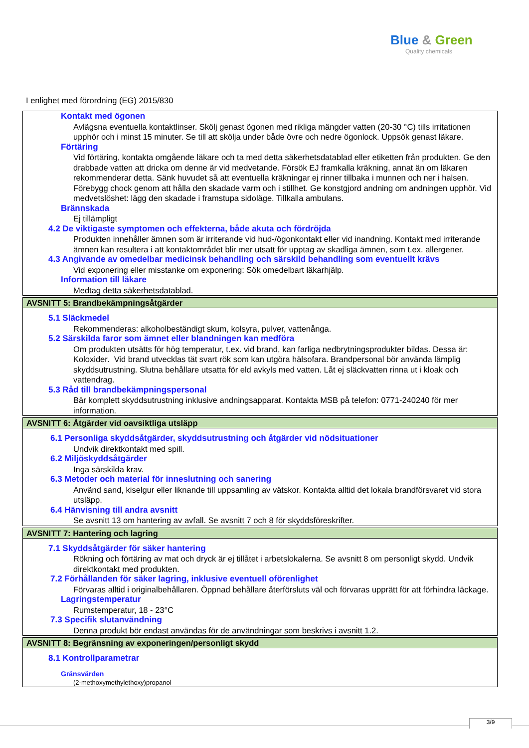Blue & Green
Quality chemicals
I enlighet med förordning (EG) 2015/830
Kontakt med ögonen
Avlägsna eventuella kontaktlinser. Skölj genast ögonen med rikliga mängder vatten (20-30 °C) tills irritationen upphör och i minst 15 minuter. Se till att skölja under både övre och nedre ögonlock. Uppsök genast läkare.
Förtäring
Vid förtäring, kontakta omgående läkare och ta med detta säkerhetsdatablad eller etiketten från produkten. Ge den drabbade vatten att dricka om denne är vid medvetande. Försök EJ framkalla kräkning, annat än om läkaren rekommenderar detta. Sänk huvudet så att eventuella kräkningar ej rinner tillbaka i munnen och ner i halsen. Förebygg chock genom att hålla den skadade varm och i stillhet. Ge konstgjord andning om andningen upphör. Vid medvetslöshet: lägg den skadade i framstupa sidoläge. Tillkalla ambulans.
Brännskada
Ej tillämpligt
4.2 De viktigaste symptomen och effekterna, både akuta och fördröjda
Produkten innehåller ämnen som är irriterande vid hud-/ögonkontakt eller vid inandning. Kontakt med irriterande ämnen kan resultera i att kontaktområdet blir mer utsatt för upptag av skadliga ämnen, som t.ex. allergener.
4.3 Angivande av omedelbar medicinsk behandling och särskild behandling som eventuellt krävs
Vid exponering eller misstanke om exponering: Sök omedelbart läkarhjälp.
Information till läkare
Medtag detta säkerhetsdatablad.
AVSNITT 5: Brandbekämpningsåtgärder
5.1 Släckmedel
Rekommenderas: alkoholbeständigt skum, kolsyra, pulver, vattenånga.
5.2 Särskilda faror som ämnet eller blandningen kan medföra
Om produkten utsätts för hög temperatur, t.ex. vid brand, kan farliga nedbrytningsprodukter bildas. Dessa är: Koloxider. Vid brand utvecklas tät svart rök som kan utgöra hälsofara. Brandpersonal bör använda lämplig skyddsutrustning. Slutna behållare utsatta för eld avkyls med vatten. Låt ej släckvatten rinna ut i kloak och vattendrag.
5.3 Råd till brandbekämpningspersonal
Bär komplett skyddsutrustning inklusive andningsapparat. Kontakta MSB på telefon: 0771-240240 för mer information.
AVSNITT 6: Åtgärder vid oavsiktliga utsläpp
6.1 Personliga skyddsåtgärder, skyddsutrustning och åtgärder vid nödsituationer
Undvik direktkontakt med spill.
6.2 Miljöskyddsåtgärder
Inga särskilda krav.
6.3 Metoder och material för inneslutning och sanering
Använd sand, kiselgur eller liknande till uppsamling av vätskor. Kontakta alltid det lokala brandförsvaret vid stora utsläpp.
6.4 Hänvisning till andra avsnitt
Se avsnitt 13 om hantering av avfall. Se avsnitt 7 och 8 för skyddsföreskrifter.
AVSNITT 7: Hantering och lagring
7.1 Skyddsåtgärder för säker hantering
Rökning och förtäring av mat och dryck är ej tillåtet i arbetslokalerna. Se avsnitt 8 om personligt skydd. Undvik direktkontakt med produkten.
7.2 Förhållanden för säker lagring, inklusive eventuell oförenlighet
Förvaras alltid i originalbehållaren. Öppnad behållare återförsluts väl och förvaras upprätt för att förhindra läckage.
Lagringstemperatur
Rumstemperatur, 18 - 23°C
7.3 Specifik slutanvändning
Denna produkt bör endast användas för de användningar som beskrivs i avsnitt 1.2.
AVSNITT 8: Begränsning av exponeringen/personligt skydd
8.1 Kontrollparametrar
Gränsvärden
(2-methoxymethylethoxy)propanol
3/9